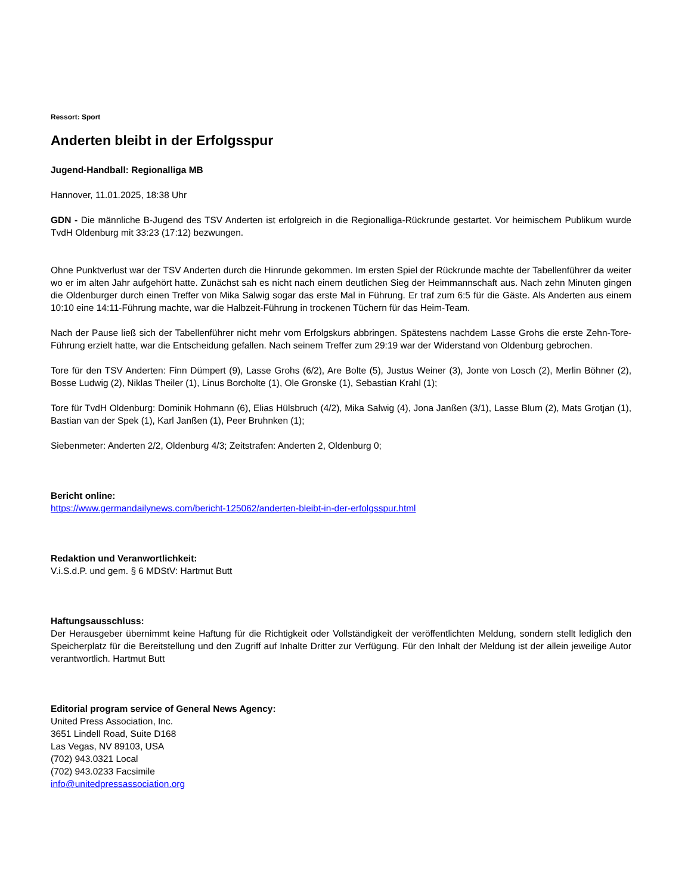Ressort: Sport
Anderten bleibt in der Erfolgsspur
Jugend-Handball: Regionalliga MB
Hannover, 11.01.2025, 18:38 Uhr
GDN - Die männliche B-Jugend des TSV Anderten ist erfolgreich in die Regionalliga-Rückrunde gestartet. Vor heimischem Publikum wurde TvdH Oldenburg mit 33:23 (17:12) bezwungen.
Ohne Punktverlust war der TSV Anderten durch die Hinrunde gekommen. Im ersten Spiel der Rückrunde machte der Tabellenführer da weiter wo er im alten Jahr aufgehört hatte. Zunächst sah es nicht nach einem deutlichen Sieg der Heimmannschaft aus. Nach zehn Minuten gingen die Oldenburger durch einen Treffer von Mika Salwig sogar das erste Mal in Führung. Er traf zum 6:5 für die Gäste. Als Anderten aus einem 10:10 eine 14:11-Führung machte, war die Halbzeit-Führung in trockenen Tüchern für das Heim-Team.
Nach der Pause ließ sich der Tabellenführer nicht mehr vom Erfolgskurs abbringen. Spätestens nachdem Lasse Grohs die erste Zehn-Tore-Führung erzielt hatte, war die Entscheidung gefallen. Nach seinem Treffer zum 29:19 war der Widerstand von Oldenburg gebrochen.
Tore für den TSV Anderten: Finn Dümpert (9), Lasse Grohs (6/2), Are Bolte (5), Justus Weiner (3), Jonte von Losch (2), Merlin Böhner (2), Bosse Ludwig (2), Niklas Theiler (1), Linus Borcholte (1), Ole Gronske (1), Sebastian Krahl (1);
Tore für TvdH Oldenburg: Dominik Hohmann (6), Elias Hülsbruch (4/2), Mika Salwig (4), Jona Janßen (3/1), Lasse Blum (2), Mats Grotjan (1), Bastian van der Spek (1), Karl Janßen (1), Peer Bruhnken (1);
Siebenmeter: Anderten 2/2, Oldenburg 4/3; Zeitstrafen: Anderten 2, Oldenburg 0;
Bericht online:
https://www.germandailynews.com/bericht-125062/anderten-bleibt-in-der-erfolgsspur.html
Redaktion und Veranwortlichkeit:
V.i.S.d.P. und gem. § 6 MDStV: Hartmut Butt
Haftungsausschluss:
Der Herausgeber übernimmt keine Haftung für die Richtigkeit oder Vollständigkeit der veröffentlichten Meldung, sondern stellt lediglich den Speicherplatz für die Bereitstellung und den Zugriff auf Inhalte Dritter zur Verfügung. Für den Inhalt der Meldung ist der allein jeweilige Autor verantwortlich. Hartmut Butt
Editorial program service of General News Agency:
United Press Association, Inc.
3651 Lindell Road, Suite D168
Las Vegas, NV 89103, USA
(702) 943.0321 Local
(702) 943.0233 Facsimile
info@unitedpressassociation.org